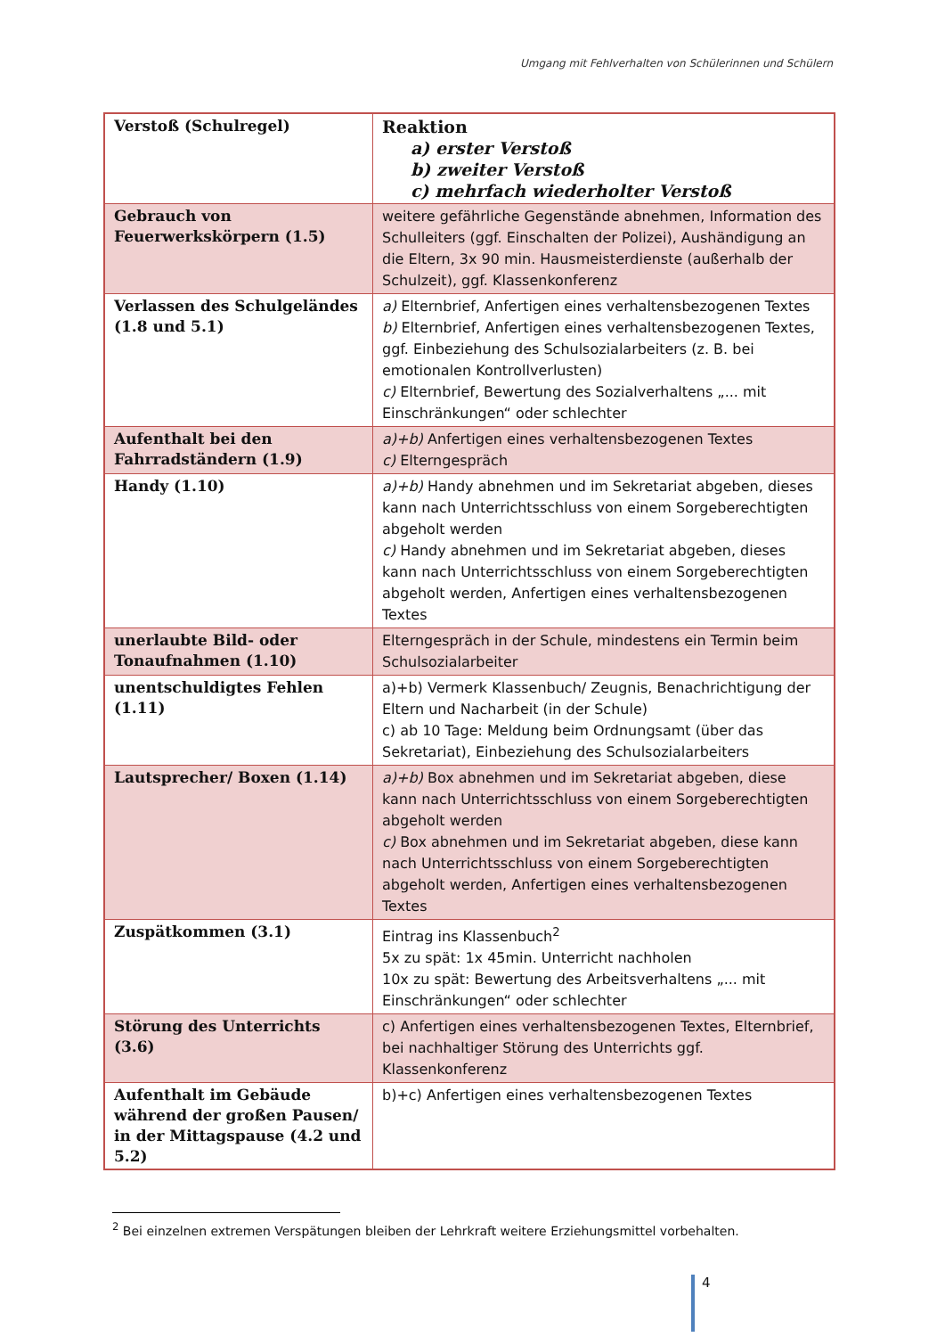Umgang mit Fehlverhalten von Schülerinnen und Schülern
| Verstoß (Schulregel) | Reaktion a) erster Verstoß b) zweiter Verstoß c) mehrfach wiederholter Verstoß |
| Gebrauch von Feuerwerkskörpern (1.5) | weitere gefährliche Gegenstände abnehmen, Information des Schulleiters (ggf. Einschalten der Polizei), Aushändigung an die Eltern, 3x 90 min. Hausmeisterdienste (außerhalb der Schulzeit), ggf. Klassenkonferenz |
| Verlassen des Schulgeländes (1.8 und 5.1) | a) Elternbrief, Anfertigen eines verhaltensbezogenen Textes b) Elternbrief, Anfertigen eines verhaltensbezogenen Textes, ggf. Einbeziehung des Schulsozialarbeiters (z. B. bei emotionalen Kontrollverlusten) c) Elternbrief, Bewertung des Sozialverhaltens „... mit Einschränkungen“ oder schlechter |
| Aufenthalt bei den Fahrradständern (1.9) | a)+b) Anfertigen eines verhaltensbezogenen Textes c) Elterngespräch |
| Handy (1.10) | a)+b) Handy abnehmen und im Sekretariat abgeben, dieses kann nach Unterrichtsschluss von einem Sorgeberechtigten abgeholt werden c) Handy abnehmen und im Sekretariat abgeben, dieses kann nach Unterrichtsschluss von einem Sorgeberechtigten abgeholt werden, Anfertigen eines verhaltensbezogenen Textes |
| unerlaubte Bild- oder Tonaufnahmen (1.10) | Elterngespräch in der Schule, mindestens ein Termin beim Schulsozialarbeiter |
| unentschuldigtes Fehlen (1.11) | a)+b) Vermerk Klassenbuch/ Zeugnis, Benachrichtigung der Eltern und Nacharbeit (in der Schule) c) ab 10 Tage: Meldung beim Ordnungsamt (über das Sekretariat), Einbeziehung des Schulsozialarbeiters |
| Lautsprecher/ Boxen (1.14) | a)+b) Box abnehmen und im Sekretariat abgeben, diese kann nach Unterrichtsschluss von einem Sorgeberechtigten abgeholt werden c) Box abnehmen und im Sekretariat abgeben, diese kann nach Unterrichtsschluss von einem Sorgeberechtigten abgeholt werden, Anfertigen eines verhaltensbezogenen Textes |
| Zuspätkommen (3.1) | Eintrag ins Klassenbuch<sup>2</sup> 5x zu spät: 1x 45min. Unterricht nachholen 10x zu spät: Bewertung des Arbeitsverhaltens „... mit Einschränkungen“ oder schlechter |
| Störung des Unterrichts (3.6) | c) Anfertigen eines verhaltensbezogenen Textes, Elternbrief, bei nachhaltiger Störung des Unterrichts ggf. Klassenkonferenz |
| Aufenthalt im Gebäude während der großen Pausen/ in der Mittagspause (4.2 und 5.2) | b)+c) Anfertigen eines verhaltensbezogenen Textes |
<sup>2</sup> Bei einzelnen extremen Verspätungen bleiben der Lehrkraft weitere Erziehungsmittel vorbehalten.
4